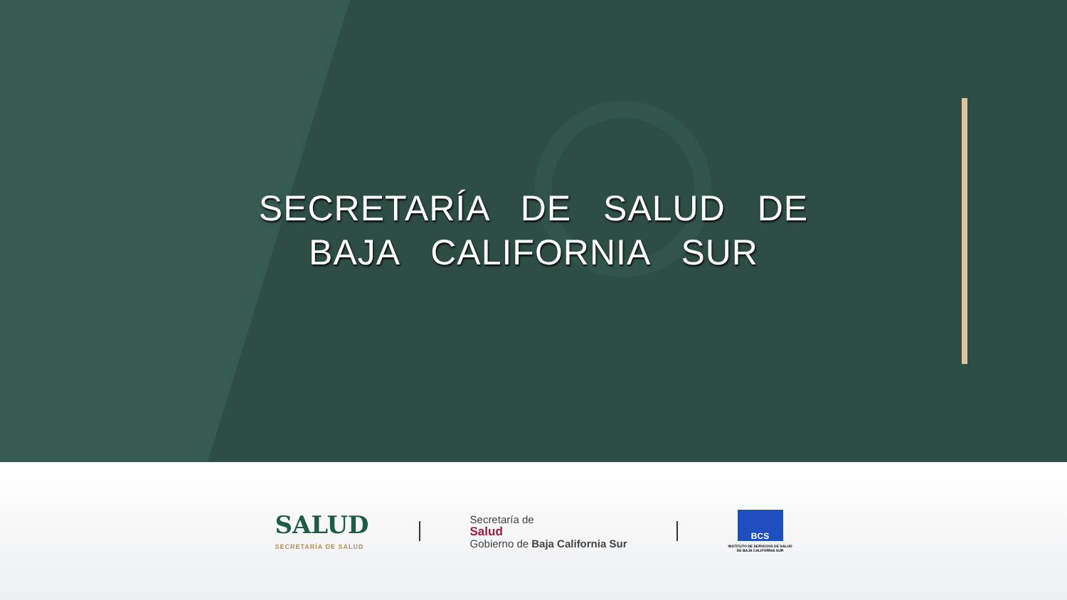SECRETARÍA DE SALUD DE
BAJA CALIFORNIA SUR
SALUD
SECRETARÍA DE SALUD
Secretaría de
Salud
Gobierno de Baja California Sur
BCS
INSTITUTO DE SERVICIOS DE SALUD
DE BAJA CALIFORNIA SUR